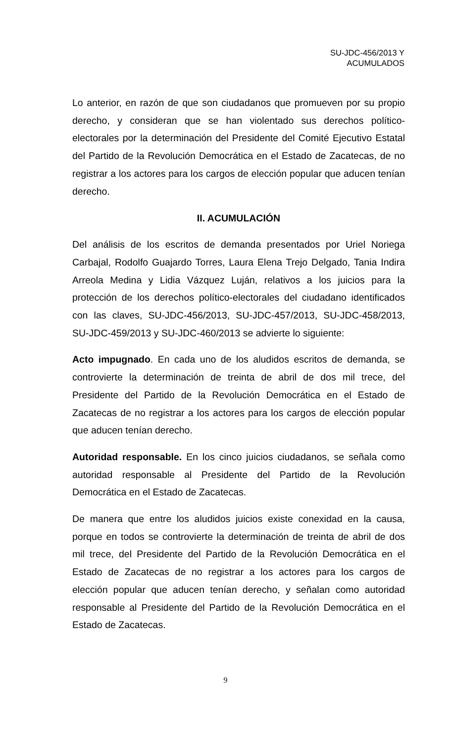SU-JDC-456/2013 Y
ACUMULADOS
Lo anterior, en razón de que son ciudadanos que promueven por su propio derecho, y consideran que se han violentado sus derechos político- electorales por la determinación del Presidente del Comité Ejecutivo Estatal del Partido de la Revolución Democrática en el Estado de Zacatecas, de no registrar a los actores para los cargos de elección popular que aducen tenían derecho.
II. ACUMULACIÓN
Del análisis de los escritos de demanda presentados por Uriel Noriega Carbajal, Rodolfo Guajardo Torres, Laura Elena Trejo Delgado, Tania Indira Arreola Medina y Lidia Vázquez Luján, relativos a los juicios para la protección de los derechos político-electorales del ciudadano identificados con las claves, SU-JDC-456/2013, SU-JDC-457/2013, SU-JDC-458/2013, SU-JDC-459/2013 y SU-JDC-460/2013 se advierte lo siguiente:
Acto impugnado. En cada uno de los aludidos escritos de demanda, se controvierte la determinación de treinta de abril de dos mil trece, del Presidente del Partido de la Revolución Democrática en el Estado de Zacatecas de no registrar a los actores para los cargos de elección popular que aducen tenían derecho.
Autoridad responsable. En los cinco juicios ciudadanos, se señala como autoridad responsable al Presidente del Partido de la Revolución Democrática en el Estado de Zacatecas.
De manera que entre los aludidos juicios existe conexidad en la causa, porque en todos se controvierte la determinación de treinta de abril de dos mil trece, del Presidente del Partido de la Revolución Democrática en el Estado de Zacatecas de no registrar a los actores para los cargos de elección popular que aducen tenían derecho, y señalan como autoridad responsable al Presidente del Partido de la Revolución Democrática en el Estado de Zacatecas.
9